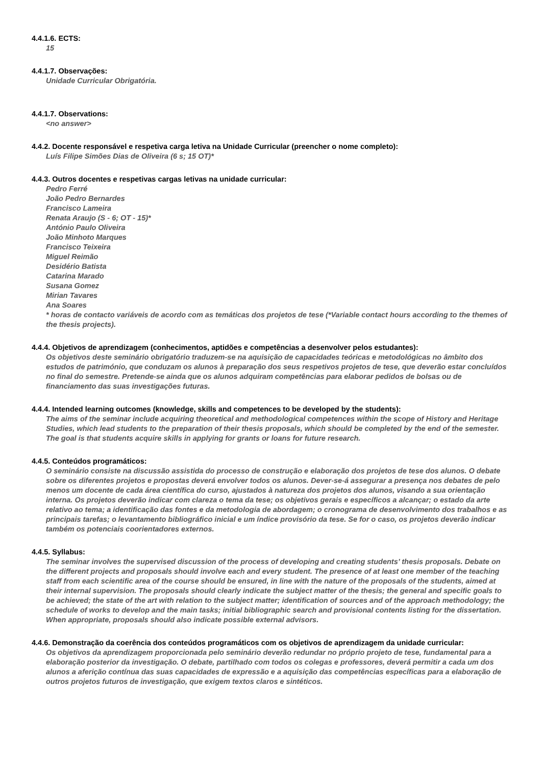4.4.1.6. ECTS:
15
4.4.1.7. Observações:
Unidade Curricular Obrigatória.
4.4.1.7. Observations:
<no answer>
4.4.2. Docente responsável e respetiva carga letiva na Unidade Curricular (preencher o nome completo):
Luís Filipe Simões Dias de Oliveira (6 s; 15 OT)*
4.4.3. Outros docentes e respetivas cargas letivas na unidade curricular:
Pedro Ferré
João Pedro Bernardes
Francisco Lameira
Renata Araujo (S - 6; OT - 15)*
António Paulo Oliveira
João Minhoto Marques
Francisco Teixeira
Miguel Reimão
Desidério Batista
Catarina Marado
Susana Gomez
Mirian Tavares
Ana Soares
* horas de contacto variáveis de acordo com as temáticas dos projetos de tese (*Variable contact hours according to the themes of the thesis projects).
4.4.4. Objetivos de aprendizagem (conhecimentos, aptidões e competências a desenvolver pelos estudantes):
Os objetivos deste seminário obrigatório traduzem-se na aquisição de capacidades teóricas e metodológicas no âmbito dos estudos de património, que conduzam os alunos à preparação dos seus respetivos projetos de tese, que deverão estar concluídos no final do semestre. Pretende-se ainda que os alunos adquiram competências para elaborar pedidos de bolsas ou de financiamento das suas investigações futuras.
4.4.4. Intended learning outcomes (knowledge, skills and competences to be developed by the students):
The aims of the seminar include acquiring theoretical and methodological competences within the scope of History and Heritage Studies, which lead students to the preparation of their thesis proposals, which should be completed by the end of the semester. The goal is that students acquire skills in applying for grants or loans for future research.
4.4.5. Conteúdos programáticos:
O seminário consiste na discussão assistida do processo de construção e elaboração dos projetos de tese dos alunos. O debate sobre os diferentes projetos e propostas deverá envolver todos os alunos. Dever-se-á assegurar a presença nos debates de pelo menos um docente de cada área científica do curso, ajustados à natureza dos projetos dos alunos, visando a sua orientação interna. Os projetos deverão indicar com clareza o tema da tese; os objetivos gerais e específicos a alcançar; o estado da arte relativo ao tema; a identificação das fontes e da metodologia de abordagem; o cronograma de desenvolvimento dos trabalhos e as principais tarefas; o levantamento bibliográfico inicial e um índice provisório da tese. Se for o caso, os projetos deverão indicar também os potenciais coorientadores externos.
4.4.5. Syllabus:
The seminar involves the supervised discussion of the process of developing and creating students’ thesis proposals. Debate on the different projects and proposals should involve each and every student. The presence of at least one member of the teaching staff from each scientific area of the course should be ensured, in line with the nature of the proposals of the students, aimed at their internal supervision. The proposals should clearly indicate the subject matter of the thesis; the general and specific goals to be achieved; the state of the art with relation to the subject matter; identification of sources and of the approach methodology; the schedule of works to develop and the main tasks; initial bibliographic search and provisional contents listing for the dissertation. When appropriate, proposals should also indicate possible external advisors.
4.4.6. Demonstração da coerência dos conteúdos programáticos com os objetivos de aprendizagem da unidade curricular:
Os objetivos da aprendizagem proporcionada pelo seminário deverão redundar no próprio projeto de tese, fundamental para a elaboração posterior da investigação. O debate, partilhado com todos os colegas e professores, deverá permitir a cada um dos alunos a aferição contínua das suas capacidades de expressão e a aquisição das competências específicas para a elaboração de outros projetos futuros de investigação, que exigem textos claros e sintéticos.